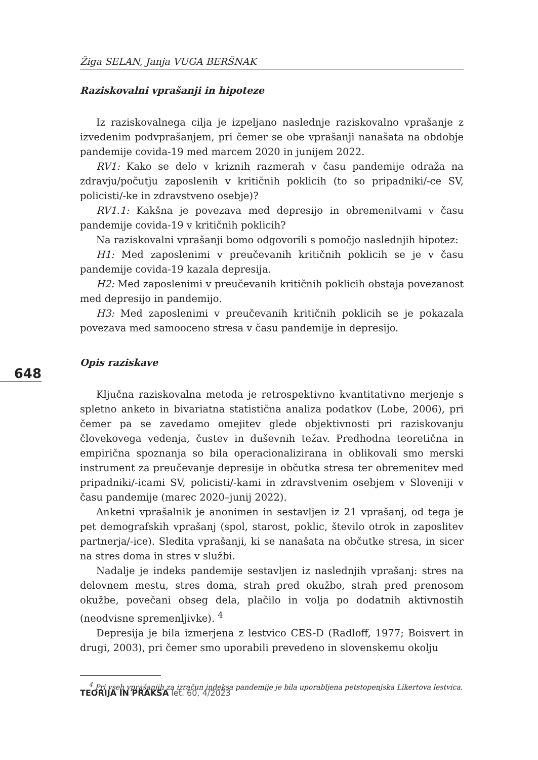648
Žiga SELAN, Janja VUGA BERŠNAK
Raziskovalni vprašanji in hipoteze
Iz raziskovalnega cilja je izpeljano naslednje raziskovalno vprašanje z izvedenim podvprašanjem, pri čemer se obe vprašanji nanašata na obdobje pandemije covida-19 med marcem 2020 in junijem 2022.
RV1: Kako se delo v kriznih razmerah v času pandemije odraža na zdravju/počutju zaposlenih v kritičnih poklicih (to so pripadniki/-ce SV, policisti/-ke in zdravstveno osebje)?
RV1.1: Kakšna je povezava med depresijo in obremenitvami v času pandemije covida-19 v kritičnih poklicih?
Na raziskovalni vprašanji bomo odgovorili s pomočjo naslednjih hipotez:
H1: Med zaposlenimi v preučevanih kritičnih poklicih se je v času pandemije covida-19 kazala depresija.
H2: Med zaposlenimi v preučevanih kritičnih poklicih obstaja povezanost med depresijo in pandemijo.
H3: Med zaposlenimi v preučevanih kritičnih poklicih se je pokazala povezava med samooceno stresa v času pandemije in depresijo.
Opis raziskave
Ključna raziskovalna metoda je retrospektivno kvantitativno merjenje s spletno anketo in bivariatna statistična analiza podatkov (Lobe, 2006), pri čemer pa se zavedamo omejitev glede objektivnosti pri raziskovanju človekovega vedenja, čustev in duševnih težav. Predhodna teoretična in empirična spoznanja so bila operacionalizirana in oblikovali smo merski instrument za preučevanje depresije in občutka stresa ter obremenitev med pripadniki/-icami SV, policisti/-kami in zdravstvenim osebjem v Sloveniji v času pandemije (marec 2020–junij 2022).
Anketni vprašalnik je anonimen in sestavljen iz 21 vprašanj, od tega je pet demografskih vprašanj (spol, starost, poklic, število otrok in zaposlitev partnerja/-ice). Sledita vprašanji, ki se nanašata na občutke stresa, in sicer na stres doma in stres v službi.
Nadalje je indeks pandemije sestavljen iz naslednjih vprašanj: stres na delovnem mestu, stres doma, strah pred okužbo, strah pred prenosom okužbe, povečani obseg dela, plačilo in volja po dodatnih aktivnostih (neodvisne spremenljivke). <sup>4</sup>
Depresija je bila izmerjena z lestvico CES-D (Radloff, 1977; Boisvert in drugi, 2003), pri čemer smo uporabili prevedeno in slovenskemu okolju
<sup>4</sup> Pri vseh vprašanjih za izračun indeksa pandemije je bila uporabljena petstopenjska Likertova lestvica.
TEORIJA IN PRAKSA let. 60, 4/2023